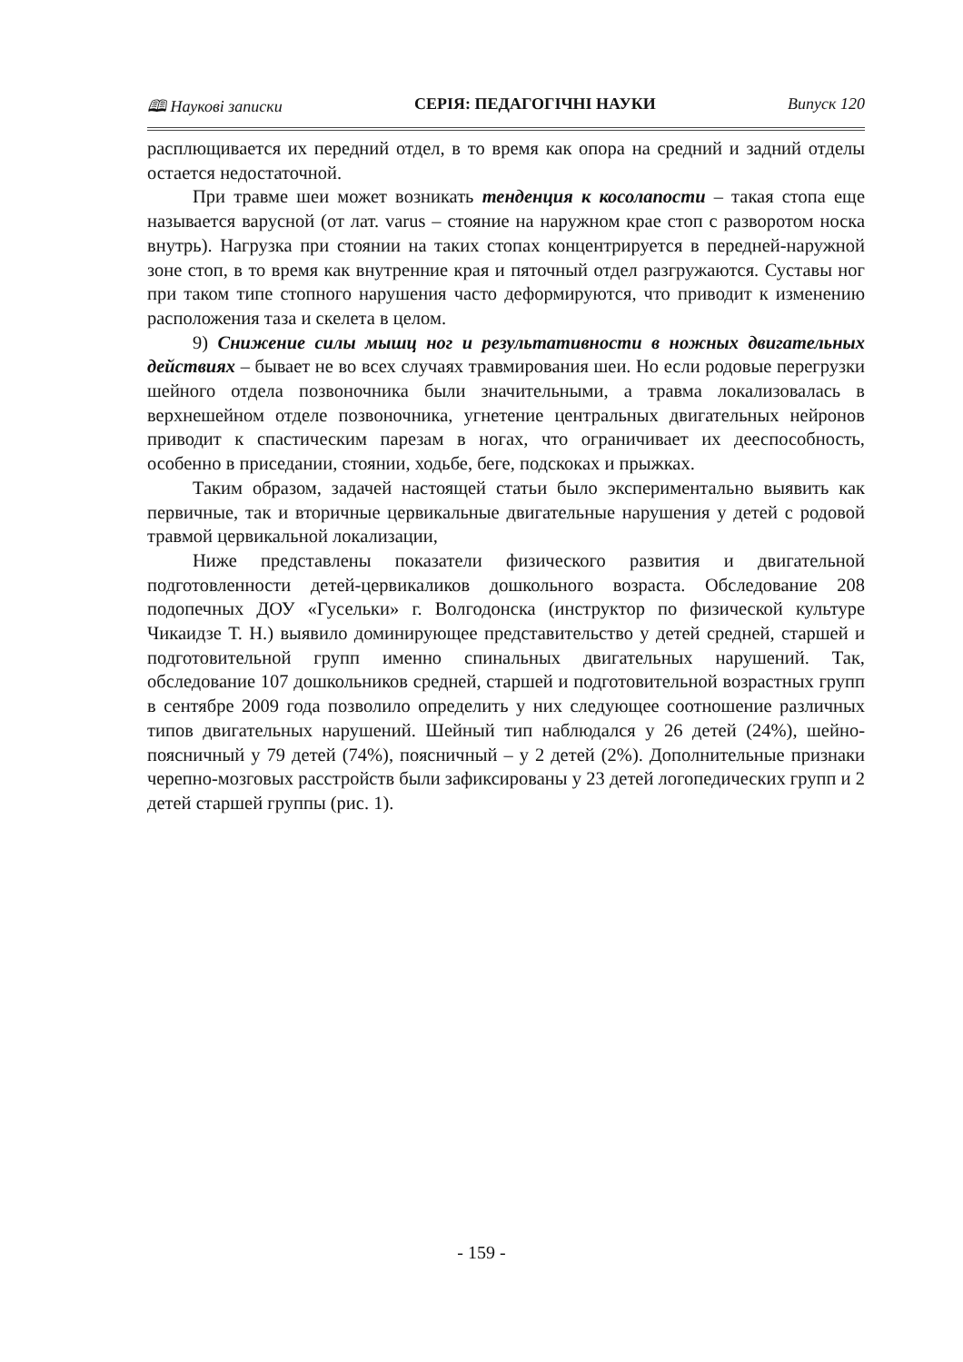🕮 Наукові записки СЕРІЯ: ПЕДАГОГІЧНІ НАУКИ Випуск 120
расплющивается их передний отдел, в то время как опора на средний и задний отделы остается недостаточной.
При травме шеи может возникать тенденция к косолапости – такая стопа еще называется варусной (от лат. varus – стояние на наружном крае стоп с разворотом носка внутрь). Нагрузка при стоянии на таких стопах концентрируется в передней-наружной зоне стоп, в то время как внутренние края и пяточный отдел разгружаются. Суставы ног при таком типе стопного нарушения часто деформируются, что приводит к изменению расположения таза и скелета в целом.
9) Снижение силы мышц ног и результативности в ножных двигательных действиях – бывает не во всех случаях травмирования шеи. Но если родовые перегрузки шейного отдела позвоночника были значительными, а травма локализовалась в верхнешейном отделе позвоночника, угнетение центральных двигательных нейронов приводит к спастическим парезам в ногах, что ограничивает их дееспособность, особенно в приседании, стоянии, ходьбе, беге, подскоках и прыжках.
Таким образом, задачей настоящей статьи было экспериментально выявить как первичные, так и вторичные цервикальные двигательные нарушения у детей с родовой травмой цервикальной локализации,
Ниже представлены показатели физического развития и двигательной подготовленности детей-цервикаликов дошкольного возраста. Обследование 208 подопечных ДОУ «Гусельки» г. Волгодонска (инструктор по физической культуре Чикаидзе Т. Н.) выявило доминирующее представительство у детей средней, старшей и подготовительной групп именно спинальных двигательных нарушений. Так, обследование 107 дошкольников средней, старшей и подготовительной возрастных групп в сентябре 2009 года позволило определить у них следующее соотношение различных типов двигательных нарушений. Шейный тип наблюдался у 26 детей (24%), шейно-поясничный у 79 детей (74%), поясничный – у 2 детей (2%). Дополнительные признаки черепно-мозговых расстройств были зафиксированы у 23 детей логопедических групп и 2 детей старшей группы (рис. 1).
- 159 -